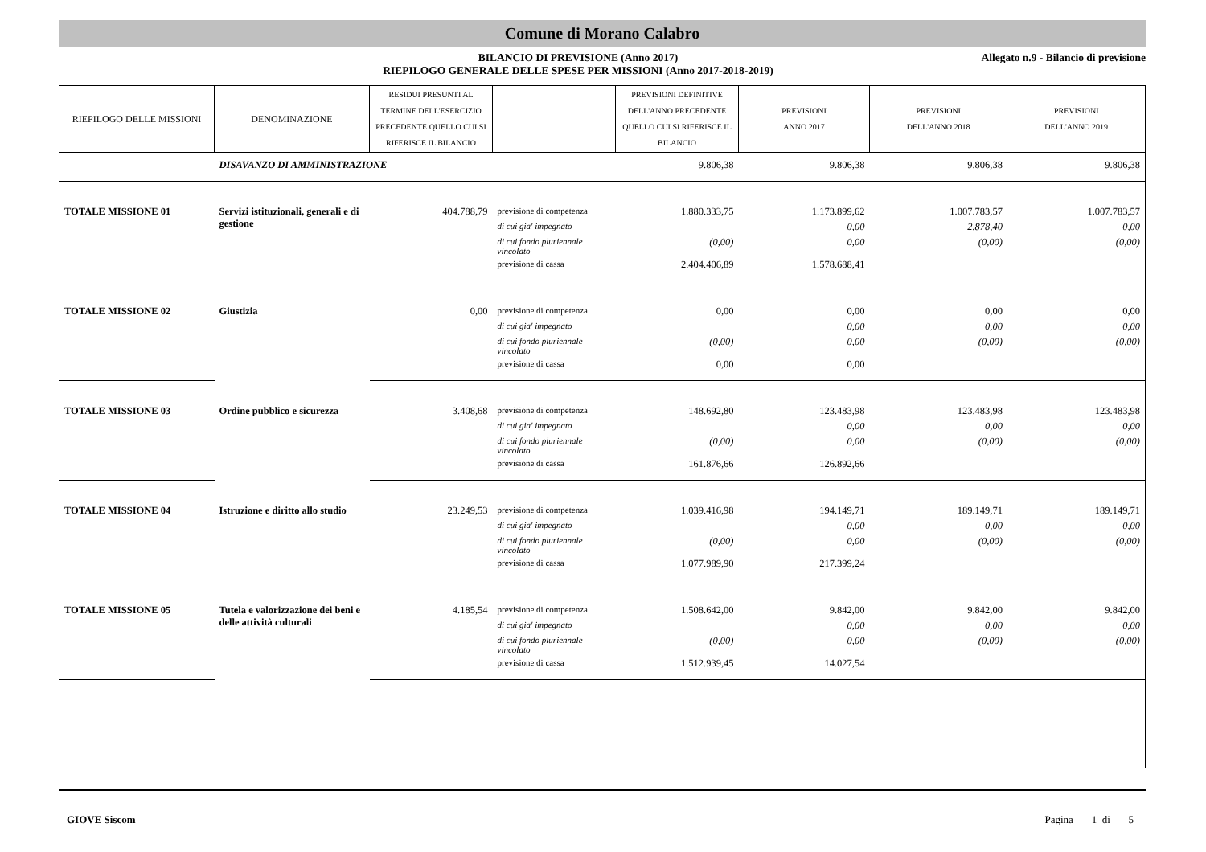Comune di Morano Calabro
BILANCIO DI PREVISIONE (Anno 2017)
RIEPILOGO GENERALE DELLE SPESE PER MISSIONI (Anno 2017-2018-2019)
Allegato n.9 - Bilancio di previsione
| RIEPILOGO DELLE MISSIONI | DENOMINAZIONE | RESIDUI PRESUNTI AL TERMINE DELL'ESERCIZIO PRECEDENTE QUELLO CUI SI RIFERISCE IL BILANCIO | | PREVISIONI DEFINITIVE DELL'ANNO PRECEDENTE QUELLO CUI SI RIFERISCE IL BILANCIO | PREVISIONI ANNO 2017 | PREVISIONI DELL'ANNO 2018 | PREVISIONI DELL'ANNO 2019 |
| --- | --- | --- | --- | --- | --- | --- | --- |
| | DISAVANZO DI AMMINISTRAZIONE | | | 9.806,38 | 9.806,38 | 9.806,38 | 9.806,38 |
| TOTALE MISSIONE 01 | Servizi istituzionali, generali e di gestione | 404.788,79 | previsione di competenza | 1.880.333,75 | 1.173.899,62 | 1.007.783,57 | 1.007.783,57 |
| | | | di cui gia' impegnato | | 0,00 | 2.878,40 | 0,00 |
| | | | di cui fondo pluriennale vincolato | (0,00) | 0,00 | (0,00) | (0,00) |
| | | | previsione di cassa | 2.404.406,89 | 1.578.688,41 | | |
| TOTALE MISSIONE 02 | Giustizia | 0,00 | previsione di competenza | 0,00 | 0,00 | 0,00 | 0,00 |
| | | | di cui gia' impegnato | | 0,00 | 0,00 | 0,00 |
| | | | di cui fondo pluriennale vincolato | (0,00) | 0,00 | (0,00) | (0,00) |
| | | | previsione di cassa | 0,00 | 0,00 | | |
| TOTALE MISSIONE 03 | Ordine pubblico e sicurezza | 3.408,68 | previsione di competenza | 148.692,80 | 123.483,98 | 123.483,98 | 123.483,98 |
| | | | di cui gia' impegnato | | 0,00 | 0,00 | 0,00 |
| | | | di cui fondo pluriennale vincolato | (0,00) | 0,00 | (0,00) | (0,00) |
| | | | previsione di cassa | 161.876,66 | 126.892,66 | | |
| TOTALE MISSIONE 04 | Istruzione e diritto allo studio | 23.249,53 | previsione di competenza | 1.039.416,98 | 194.149,71 | 189.149,71 | 189.149,71 |
| | | | di cui gia' impegnato | | 0,00 | 0,00 | 0,00 |
| | | | di cui fondo pluriennale vincolato | (0,00) | 0,00 | (0,00) | (0,00) |
| | | | previsione di cassa | 1.077.989,90 | 217.399,24 | | |
| TOTALE MISSIONE 05 | Tutela e valorizzazione dei beni e delle attività culturali | 4.185,54 | previsione di competenza | 1.508.642,00 | 9.842,00 | 9.842,00 | 9.842,00 |
| | | | di cui gia' impegnato | | 0,00 | 0,00 | 0,00 |
| | | | di cui fondo pluriennale vincolato | (0,00) | 0,00 | (0,00) | (0,00) |
| | | | previsione di cassa | 1.512.939,45 | 14.027,54 | | |
GIOVE Siscom Pagina 1 di 5